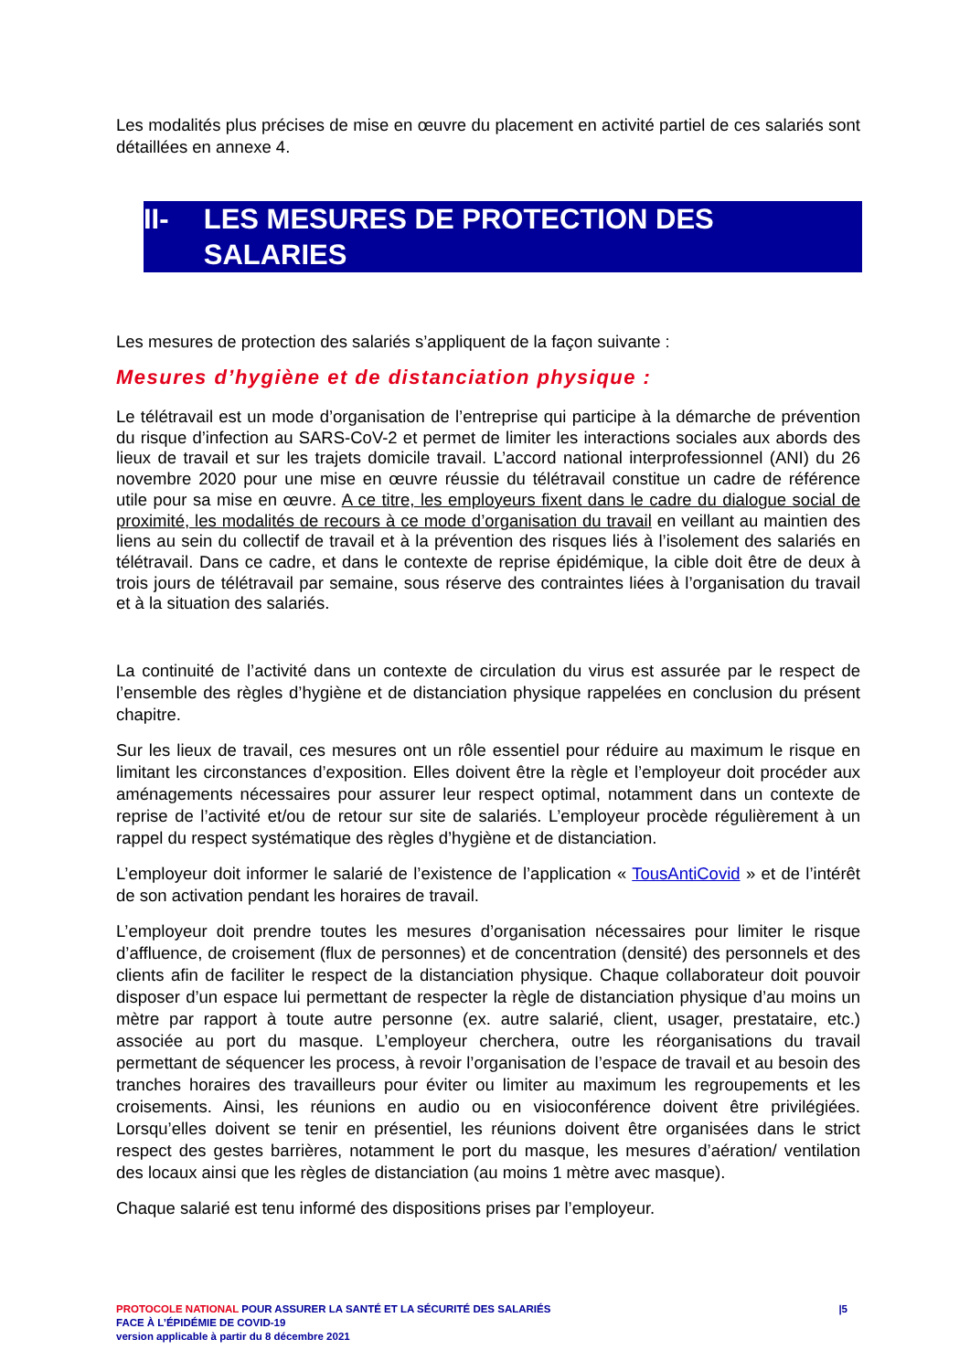Les modalités plus précises de mise en œuvre du placement en activité partiel de ces salariés sont détaillées en annexe 4.
II- LES MESURES DE PROTECTION DES SALARIES
Les mesures de protection des salariés s’appliquent de la façon suivante :
Mesures d’hygiène et de distanciation physique :
Le télétravail est un mode d’organisation de l’entreprise qui participe à la démarche de prévention du risque d’infection au SARS-CoV-2 et permet de limiter les interactions sociales aux abords des lieux de travail et sur les trajets domicile travail. L’accord national interprofessionnel (ANI) du 26 novembre 2020 pour une mise en œuvre réussie du télétravail constitue un cadre de référence utile pour sa mise en œuvre. A ce titre, les employeurs fixent dans le cadre du dialogue social de proximité, les modalités de recours à ce mode d’organisation du travail en veillant au maintien des liens au sein du collectif de travail et à la prévention des risques liés à l’isolement des salariés en télétravail. Dans ce cadre, et dans le contexte de reprise épidémique, la cible doit être de deux à trois jours de télétravail par semaine, sous réserve des contraintes liées à l’organisation du travail et à la situation des salariés.
La continuité de l’activité dans un contexte de circulation du virus est assurée par le respect de l’ensemble des règles d’hygiène et de distanciation physique rappelées en conclusion du présent chapitre.
Sur les lieux de travail, ces mesures ont un rôle essentiel pour réduire au maximum le risque en limitant les circonstances d’exposition. Elles doivent être la règle et l’employeur doit procéder aux aménagements nécessaires pour assurer leur respect optimal, notamment dans un contexte de reprise de l’activité et/ou de retour sur site de salariés. L’employeur procède régulièrement à un rappel du respect systématique des règles d’hygiène et de distanciation.
L’employeur doit informer le salarié de l’existence de l’application « TousAntiCovid » et de l’intérêt de son activation pendant les horaires de travail.
L’employeur doit prendre toutes les mesures d’organisation nécessaires pour limiter le risque d’affluence, de croisement (flux de personnes) et de concentration (densité) des personnels et des clients afin de faciliter le respect de la distanciation physique. Chaque collaborateur doit pouvoir disposer d’un espace lui permettant de respecter la règle de distanciation physique d’au moins un mètre par rapport à toute autre personne (ex. autre salarié, client, usager, prestataire, etc.) associée au port du masque. L’employeur cherchera, outre les réorganisations du travail permettant de séquencer les process, à revoir l’organisation de l’espace de travail et au besoin des tranches horaires des travailleurs pour éviter ou limiter au maximum les regroupements et les croisements. Ainsi, les réunions en audio ou en visioconférence doivent être privilégiées. Lorsqu’elles doivent se tenir en présentiel, les réunions doivent être organisées dans le strict respect des gestes barrières, notamment le port du masque, les mesures d’aération/ ventilation des locaux ainsi que les règles de distanciation (au moins 1 mètre avec masque).
Chaque salarié est tenu informé des dispositions prises par l’employeur.
PROTOCOLE NATIONAL POUR ASSURER LA SANTÉ ET LA SÉCURITÉ DES SALARIÉS
FACE À L’ÉPIDÉMIE DE COVID-19
version applicable à partir du 8 décembre 2021
|5